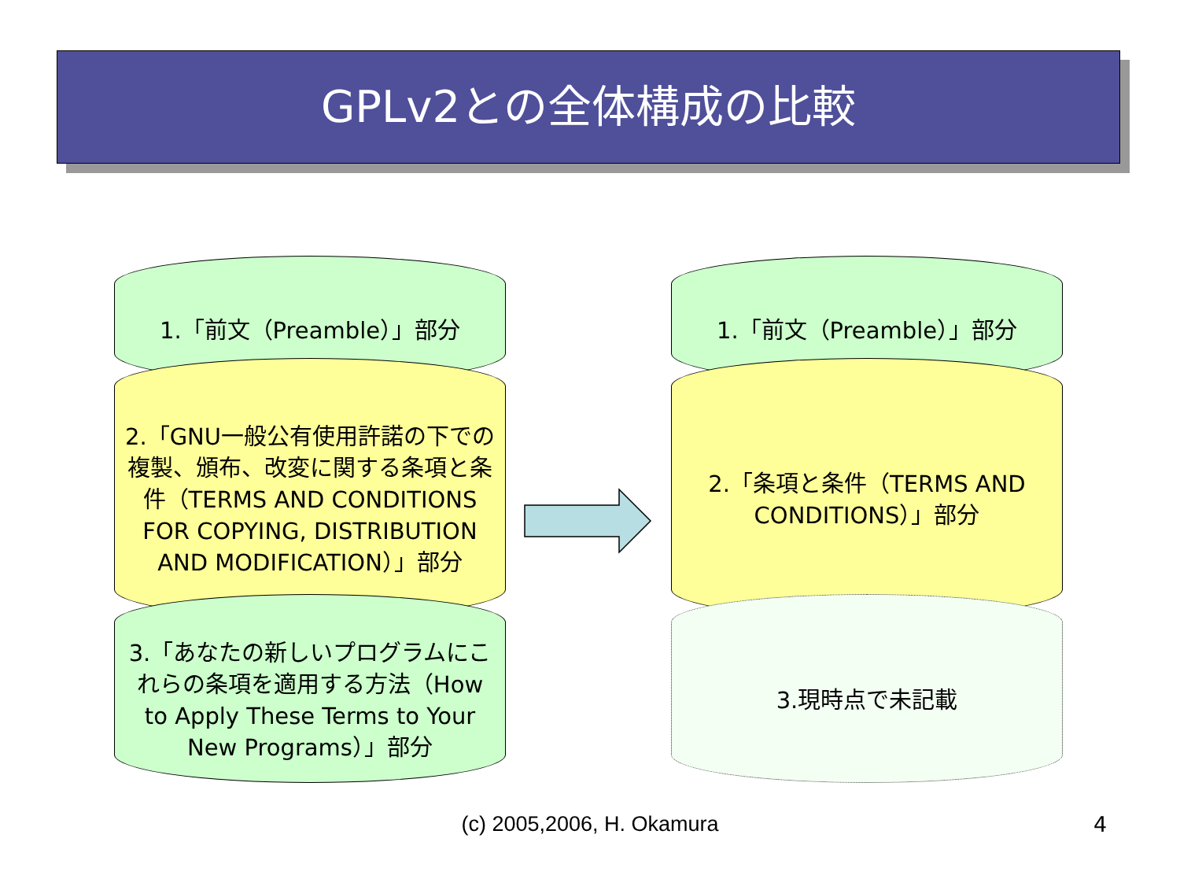GPLv2との全体構成の比較
1.「前文（Preamble）」部分
2.「GNU一般公有使用許諾の下での複製、頒布、改変に関する条項と条件（TERMS AND CONDITIONS FOR COPYING, DISTRIBUTION AND MODIFICATION）」部分
3.「あなたの新しいプログラムにこれらの条項を適用する方法（How to Apply These Terms to Your New Programs）」部分
1.「前文（Preamble）」部分
2.「条項と条件（TERMS AND CONDITIONS）」部分
3.現時点で未記載
(c) 2005,2006, H. Okamura 4